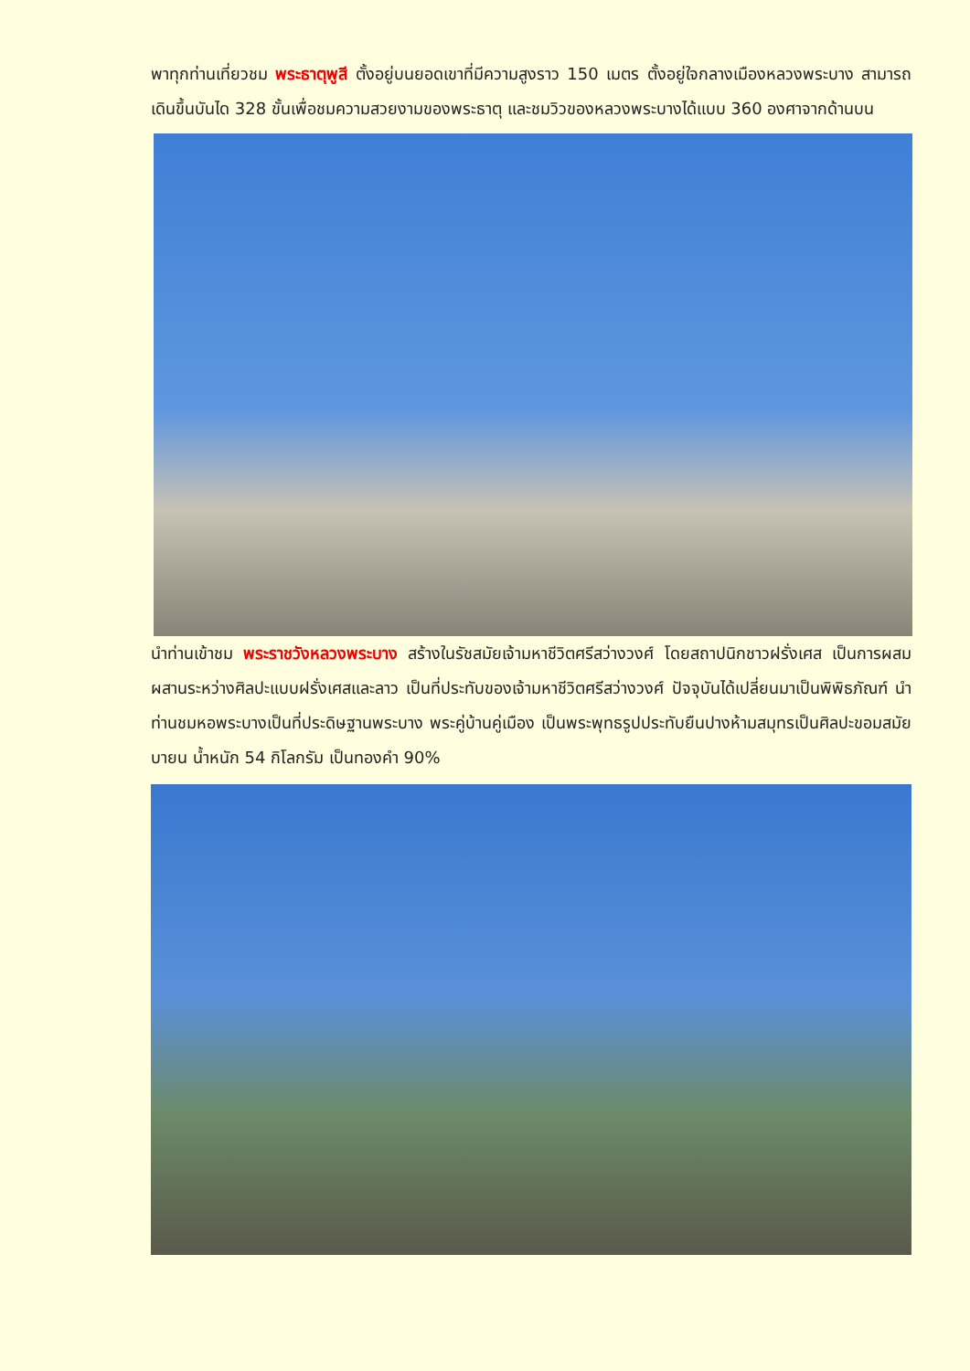พาทุกท่านเที่ยวชม พระธาตุพูสี ตั้งอยู่บนยอดเขาที่มีความสูงราว 150 เมตร ตั้งอยู่ใจกลางเมืองหลวงพระบาง สามารถเดินขึ้นบันได 328 ขั้นเพื่อชมความสวยงามของพระธาตุ และชมวิวของหลวงพระบางได้แบบ 360 องศาจากด้านบน
นำท่านเข้าชม พระราชวังหลวงพระบาง สร้างในรัชสมัยเจ้ามหาชีวิตศรีสว่างวงศ์ โดยสถาปนิกชาวฝรั่งเศส เป็นการผสมผสานระหว่างศิลปะแบบฝรั่งเศสและลาว เป็นที่ประทับของเจ้ามหาชีวิตศรีสว่างวงศ์ ปัจจุบันได้เปลี่ยนมาเป็นพิพิธภัณฑ์ นำท่านชมหอพระบางเป็นที่ประดิษฐานพระบาง พระคู่บ้านคู่เมือง เป็นพระพุทธรูปประทับยืนปางห้ามสมุทรเป็นศิลปะขอมสมัยบายน น้ำหนัก 54 กิโลกรัม เป็นทองคำ 90%